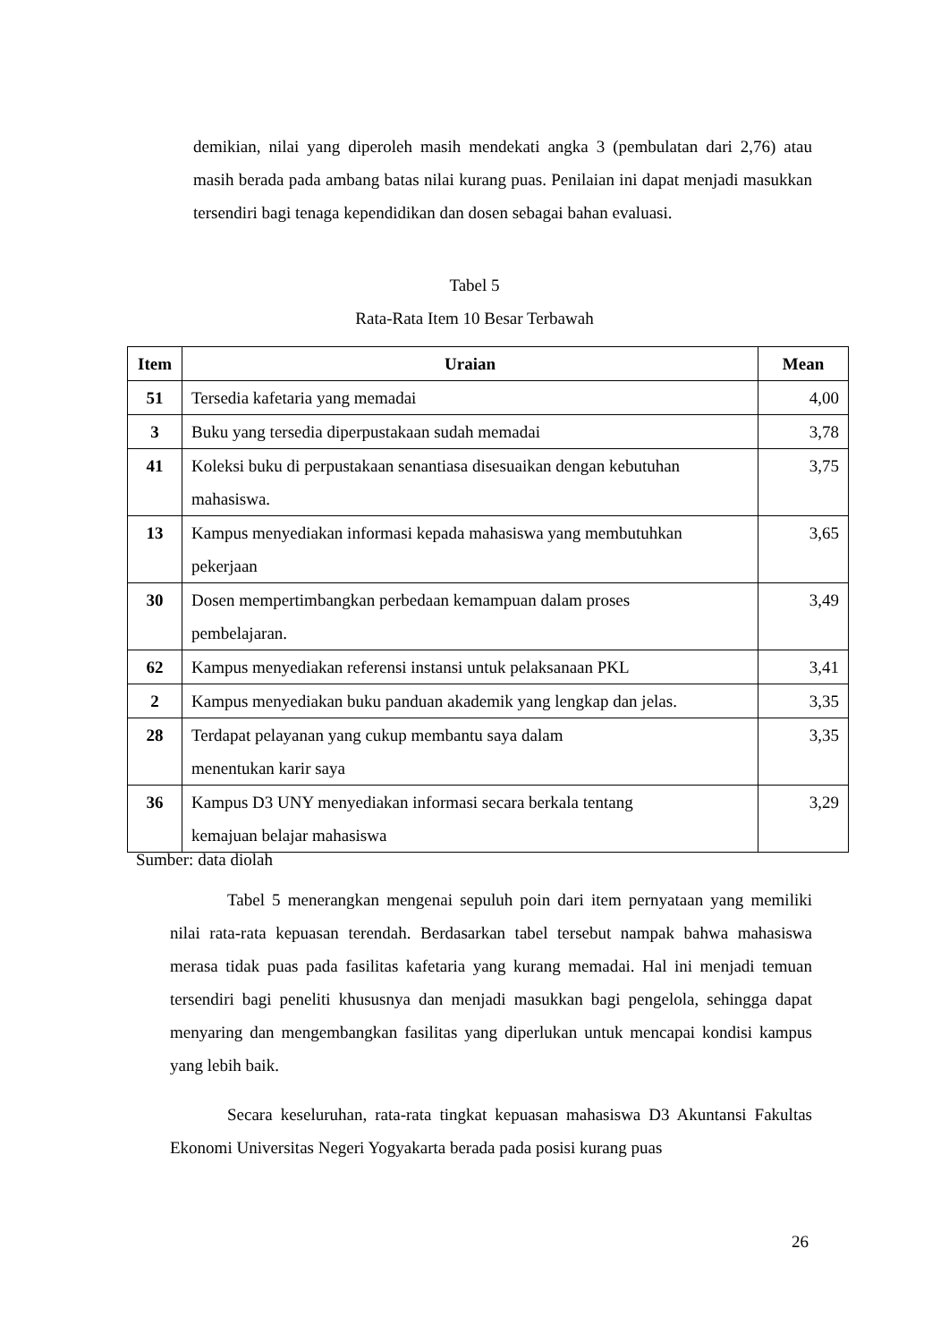demikian, nilai yang diperoleh masih mendekati angka 3 (pembulatan dari 2,76) atau masih berada pada ambang batas nilai kurang puas. Penilaian ini dapat menjadi masukkan tersendiri bagi tenaga kependidikan dan dosen sebagai bahan evaluasi.
Tabel 5
Rata-Rata Item 10 Besar Terbawah
| Item | Uraian | Mean |
| --- | --- | --- |
| 51 | Tersedia kafetaria yang memadai | 4,00 |
| 3 | Buku yang tersedia diperpustakaan sudah memadai | 3,78 |
| 41 | Koleksi buku di perpustakaan senantiasa disesuaikan dengan kebutuhan mahasiswa. | 3,75 |
| 13 | Kampus menyediakan informasi kepada mahasiswa yang membutuhkan pekerjaan | 3,65 |
| 30 | Dosen mempertimbangkan perbedaan kemampuan dalam proses pembelajaran. | 3,49 |
| 62 | Kampus menyediakan referensi instansi untuk pelaksanaan PKL | 3,41 |
| 2 | Kampus menyediakan buku panduan akademik yang lengkap dan jelas. | 3,35 |
| 28 | Terdapat pelayanan yang cukup membantu saya dalam menentukan karir saya | 3,35 |
| 36 | Kampus D3 UNY menyediakan informasi secara berkala tentang kemajuan belajar mahasiswa | 3,29 |
Sumber: data diolah
Tabel 5 menerangkan mengenai sepuluh poin dari item pernyataan yang memiliki nilai rata-rata kepuasan terendah. Berdasarkan tabel tersebut nampak bahwa mahasiswa merasa tidak puas pada fasilitas kafetaria yang kurang memadai. Hal ini menjadi temuan tersendiri bagi peneliti khususnya dan menjadi masukkan bagi pengelola, sehingga dapat menyaring dan mengembangkan fasilitas yang diperlukan untuk mencapai kondisi kampus yang lebih baik.
Secara keseluruhan, rata-rata tingkat kepuasan mahasiswa D3 Akuntansi Fakultas Ekonomi Universitas Negeri Yogyakarta berada pada posisi kurang puas
26